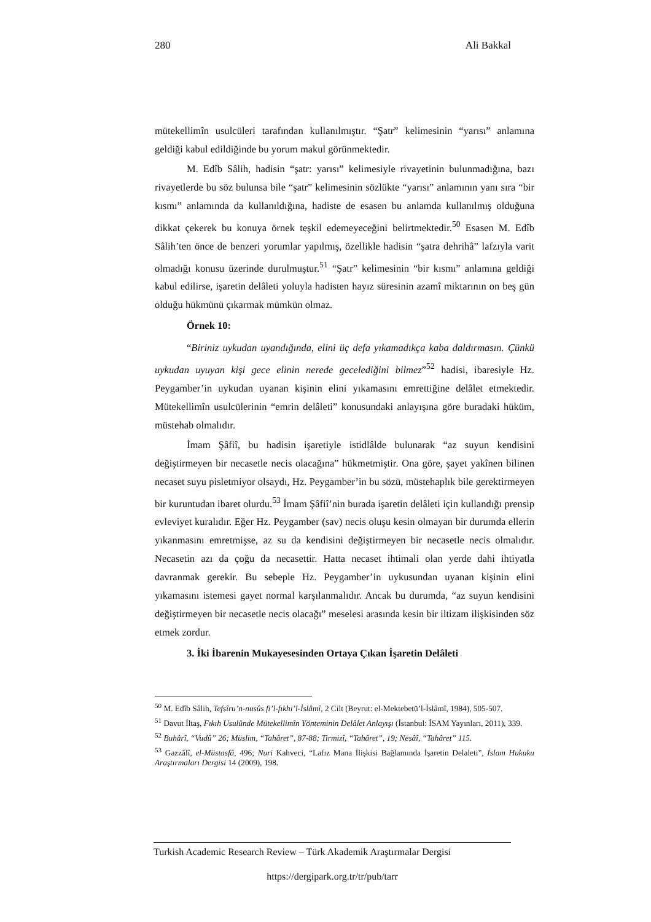280 Ali Bakkal
mütekellimîn usulcüleri tarafından kullanılmıştır. “Şatr” kelimesinin “yarısı” anlamına geldiği kabul edildiğinde bu yorum makul görünmektedir.
M. Edîb Sâlih, hadisin “şatr: yarısı” kelimesiyle rivayetinin bulunmadığına, bazı rivayetlerde bu söz bulunsa bile “şatr” kelimesinin sözlükte “yarısı” anlamının yanı sıra “bir kısmı” anlamında da kullanıldığına, hadiste de esasen bu anlamda kullanılmış olduğuna dikkat çekerek bu konuya örnek teşkil edemeyeceğini belirtmektedir.<sup>50</sup> Esasen M. Edîb Sâlih’ten önce de benzeri yorumlar yapılmış, özellikle hadisin “şatra dehrihâ” lafzıyla varit olmadığı konusu üzerinde durulmuştur.<sup>51</sup> “Şatr” kelimesinin “bir kısmı” anlamına geldiği kabul edilirse, işaretin delâleti yoluyla hadisten hayız süresinin azamî miktarının on beş gün olduğu hükmünü çıkarmak mümkün olmaz.
Örnek 10:
“Biriniz uykudan uyandığında, elini üç defa yıkamadıkça kaba daldırmasın. Çünkü uykudan uyuyan kişi gece elinin nerede gecelediğini bilmez”<sup>52</sup> hadisi, ibaresiyle Hz. Peygamber’in uykudan uyanan kişinin elini yıkamasını emrettiğine delâlet etmektedir. Mütekellimîn usulcülerinin “emrin delâleti” konusundaki anlayışına göre buradaki hüküm, müstehab olmalıdır.
İmam Şâfiî, bu hadisin işaretiyle istidlâlde bulunarak “az suyun kendisini değiştirmeyen bir necasetle necis olacağına” hükmetmiştir. Ona göre, şayet yakînen bilinen necaset suyu pisletmiyor olsaydı, Hz. Peygamber’in bu sözü, müstehaplık bile gerektirmeyen bir kuruntudan ibaret olurdu.<sup>53</sup> İmam Şâfiî’nin burada işaretin delâleti için kullandığı prensip evleviyet kuralıdır. Eğer Hz. Peygamber (sav) necis oluşu kesin olmayan bir durumda ellerin yıkanmasını emretmişse, az su da kendisini değiştirmeyen bir necasetle necis olmalıdır. Necasetin azı da çoğu da necasettir. Hatta necaset ihtimali olan yerde dahi ihtiyatla davranmak gerekir. Bu sebeple Hz. Peygamber’in uykusundan uyanan kişinin elini yıkamasını istemesi gayet normal karşılanmalıdır. Ancak bu durumda, “az suyun kendisini değiştirmeyen bir necasetle necis olacağı” meselesi arasında kesin bir iltizam ilişkisinden söz etmek zordur.
3. İki İbarenin Mukayesesinden Ortaya Çıkan İşaretin Delâleti
<sup>50</sup> M. Edîb Sâlih, Tefsîru’n-nusûs fi’l-fıkhi’l-İslâmî, 2 Cilt (Beyrut: el-Mektebetü’l-İslâmî, 1984), 505-507.
<sup>51</sup> Davut İltaş, Fıkıh Usulünde Mütekellimîn Yönteminin Delâlet Anlayışı (İstanbul: İSAM Yayınları, 2011), 339.
<sup>52</sup> Buhârî, “Vudû” 26; Müslim, “Tahâret”, 87-88; Tirmizî, “Tahâret”, 19; Nesâî, “Tahâret” 115.
<sup>53</sup> Gazzâlî, el-Müstasfâ, 496; Nuri Kahveci, “Lafız Mana İlişkisi Bağlamında İşaretin Delaleti”, İslam Hukuku Araştırmaları Dergisi 14 (2009), 198.
Turkish Academic Research Review – Türk Akademik Araştırmalar Dergisi
https://dergipark.org.tr/tr/pub/tarr